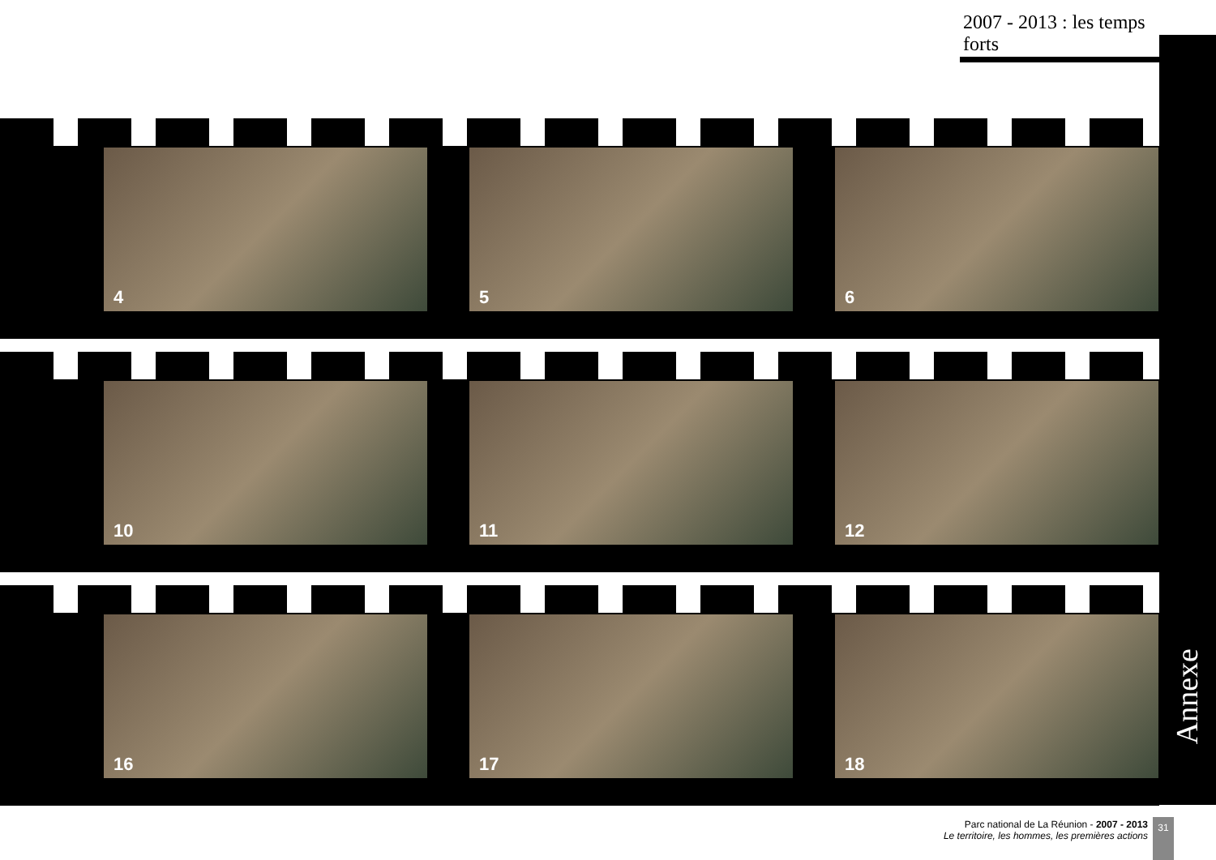2007 - 2013 : les temps forts
Annexe
4
5
6
10
11
12
16
17
18
Parc national de La Réunion - 2007 - 2013
Le territoire, les hommes, les premières actions
31